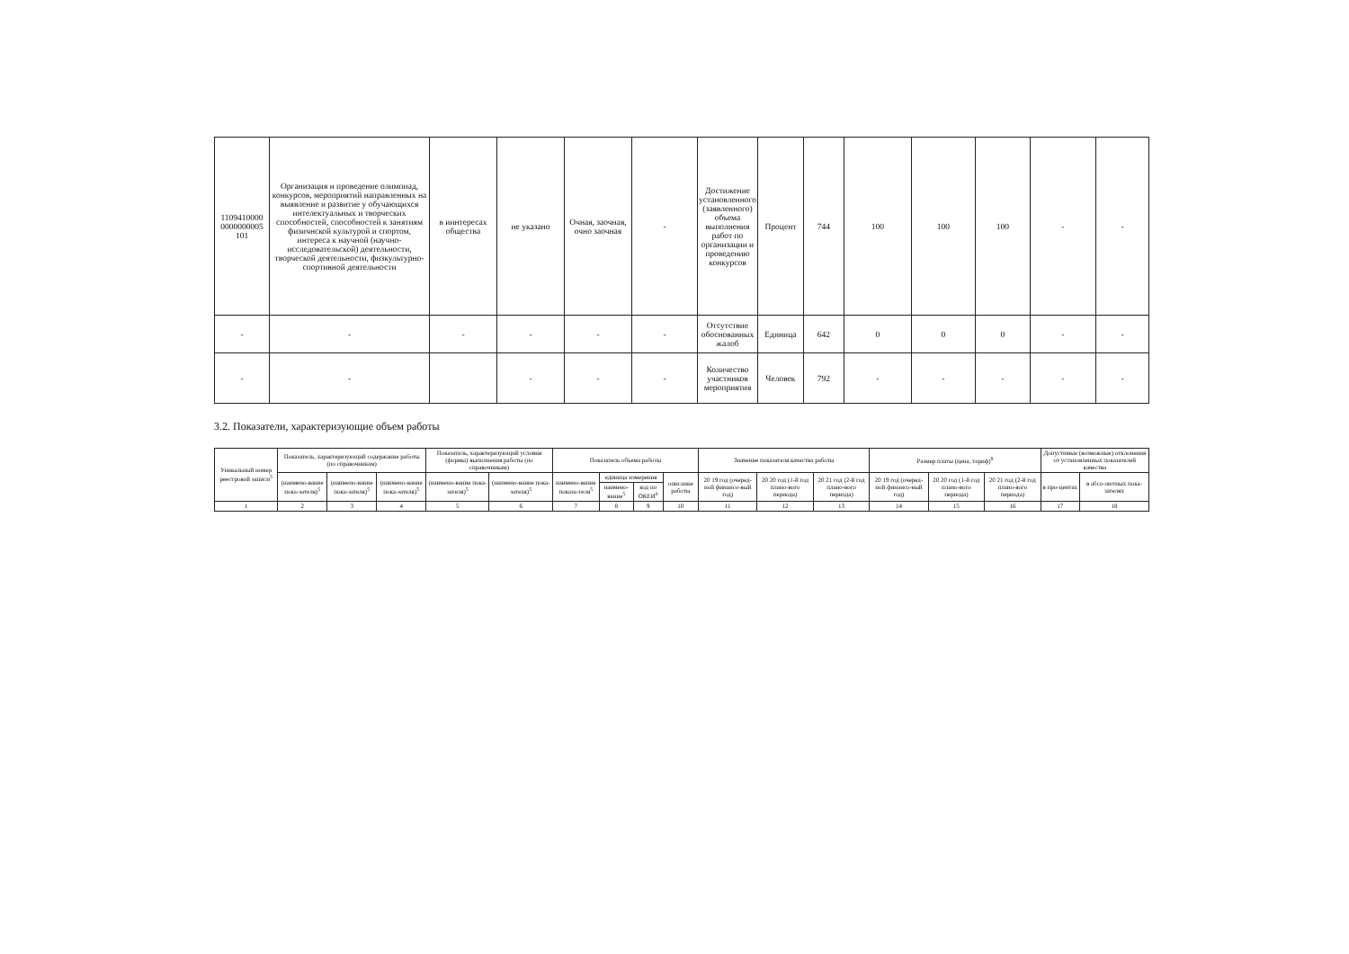| 1109410000 0000000005 101 | Организация и проведение олимпиад, конкурсов, мероприятий направленных на выявление и развитие у обучающихся интелектуальных и творческих способностей, способностей к занятиям физичнской культурой и спортом, интереса к научной (научно-исследовательской) деятельности, творческой деятельности, физкультурно-спортивной деятельности | в иинтересах общества | не указано | Очная, заочная, очно заочная | - | Достижение установленного (заявленного) объема выполнения работ по организации и проведению конкурсов | Процент | 744 | 100 | 100 | 100 | - | - |
| - | - | - | - | - | - | Отсутствие обоснованных жалоб | Единица | 642 | 0 | 0 | 0 | - | - |
| - | - | | - | - | - | Количество участников мероприятия | Человек | 792 | - | - | - | - | - |
3.2. Показатели, характеризующие объем работы
| Уникальный номер реестровой записи<sup>5</sup> | Показатель, характеризующий содержание работы (по справочникам) | | | Показатель, характеризующий условия (формы) выполнения работы (по справочникам) | | Показатель объема работы | | | | Значение показателя качества работы | | | Размер платы (цена, тариф)<sup>8</sup> | | | Допустимые (возможные) отклонения от установленных показателей качества | |
| --- | --- | --- | --- | --- | --- | --- | --- | --- | --- | --- | --- | --- | --- | --- | --- | --- | --- |
| | (наимено-вание пока-зателя)<sup>5</sup> | (наимено-вание пока-зателя)<sup>5</sup> | (наимено-вание пока-зателя)<sup>5</sup> | (наимено-вание пока-зателя)<sup>5</sup> | (наимено-вание пока-зателя)<sup>5</sup> | наимено-вание показа-теля<sup>5</sup> | единица измерения | | описание работы | 20 19 год (очеред-ной финансо-вый год) | 20 20 год (1-й год плано-вого периода) | 20 21 год (2-й год плано-вого периода) | 20 19 год (очеред-ной финансо-вый год) | 20 20 год (1-й год плано-вого периода) | 20 21 год (2-й год плано-вого периода) | в про-центах | в абсо-лютных пока-зателях |
| | | | | | | | наимено-вание<sup>5</sup> | код по ОКЕИ<sup>6</sup> | | | | | | | | | |
| 1 | 2 | 3 | 4 | 5 | 6 | 7 | 8 | 9 | 10 | 11 | 12 | 13 | 14 | 15 | 16 | 17 | 18 |